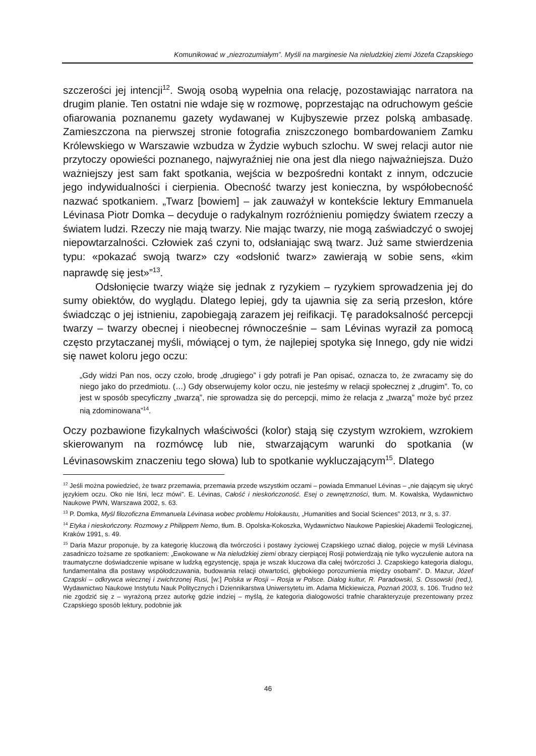Komunikować w „niezrozumiałym”. Myśli na marginesie Na nieludzkiej ziemi Józefa Czapskiego
szczerości jej intencji<sup>12</sup>. Swoją osobą wypełnia ona relację, pozostawiając narratora na drugim planie. Ten ostatni nie wdaje się w rozmowę, poprzestając na odruchowym geście ofiarowania poznanemu gazety wydawanej w Kujbyszewie przez polską ambasadę. Zamieszczona na pierwszej stronie fotografia zniszczonego bombardowaniem Zamku Królewskiego w Warszawie wzbudza w Żydzie wybuch szlochu. W swej relacji autor nie przytoczy opowieści poznanego, najwyraźniej nie ona jest dla niego najważniejsza. Dużo ważniejszy jest sam fakt spotkania, wejścia w bezpośredni kontakt z innym, odczucie jego indywidualności i cierpienia. Obecność twarzy jest konieczna, by współobecność nazwać spotkaniem. „Twarz [bowiem] – jak zauważył w kontekście lektury Emmanuela Lévinasa Piotr Domka – decyduje o radykalnym rozróżnieniu pomiędzy światem rzeczy a światem ludzi. Rzeczy nie mają twarzy. Nie mając twarzy, nie mogą zaświadczyć o swojej niepowtarzalności. Człowiek zaś czyni to, odsłaniając swą twarz. Już same stwierdzenia typu: «pokazać swoją twarz» czy «odsłonić twarz» zawierają w sobie sens, «kim naprawdę się jest»”<sup>13</sup>.
Odsłonięcie twarzy wiąże się jednak z ryzykiem – ryzykiem sprowadzenia jej do sumy obiektów, do wyglądu. Dlatego lepiej, gdy ta ujawnia się za serią przesłon, które świadcząc o jej istnieniu, zapobiegają zarazem jej reifikacji. Tę paradoksalność percepcji twarzy – twarzy obecnej i nieobecnej równocześnie – sam Lévinas wyraził za pomocą często przytaczanej myśli, mówiącej o tym, że najlepiej spotyka się Innego, gdy nie widzi się nawet koloru jego oczu:
„Gdy widzi Pan nos, oczy czoło, brodę „drugiego” i gdy potrafi je Pan opisać, oznacza to, że zwracamy się do niego jako do przedmiotu. (…) Gdy obserwujemy kolor oczu, nie jesteśmy w relacji społecznej z „drugim”. To, co jest w sposób specyficzny „twarzą”, nie sprowadza się do percepcji, mimo że relacja z „twarzą” może być przez nią zdominowana”<sup>14</sup>.
Oczy pozbawione fizykalnych właściwości (kolor) stają się czystym wzrokiem, wzrokiem skierowanym na rozmówcę lub nie, stwarzającym warunki do spotkania (w Lévinasowskim znaczeniu tego słowa) lub to spotkanie wykluczającym<sup>15</sup>. Dlatego
<sup>12</sup> Jeśli można powiedzieć, że twarz przemawia, przemawia przede wszystkim oczami – powiada Emmanuel Lévinas – „nie dającym się ukryć językiem oczu. Oko nie lśni, lecz mówi”. E. Lévinas, Całość i nieskończoność. Esej o zewnętrzności, tłum. M. Kowalska, Wydawnictwo Naukowe PWN, Warszawa 2002, s. 63.
<sup>13</sup> P. Domka, Myśl filozoficzna Emmanuela Lévinasa wobec problemu Holokaustu, „Humanities and Social Sciences” 2013, nr 3, s. 37.
<sup>14</sup> Etyka i nieskończony. Rozmowy z Philippem Nemo, tłum. B. Opolska-Kokoszka, Wydawnictwo Naukowe Papieskiej Akademii Teologicznej, Kraków 1991, s. 49.
<sup>15</sup> Daria Mazur proponuje, by za kategorię kluczową dla twórczości i postawy życiowej Czapskiego uznać dialog, pojęcie w myśli Lévinasa zasadniczo tożsame ze spotkaniem: „Ewokowane w Na nieludzkiej ziemi obrazy cierpiącej Rosji potwierdzają nie tylko wyczulenie autora na traumatyczne doświadczenie wpisane w ludzką egzystencję, spaja je wszak kluczowa dla całej twórczości J. Czapskiego kategoria dialogu, fundamentalna dla postawy współodczuwania, budowania relacji otwartości, głębokiego porozumienia między osobami”. D. Mazur, Józef Czapski – odkrywca wiecznej i zwichrzonej Rusi, [w:] Polska w Rosji – Rosja w Polsce. Dialog kultur, R. Paradowski, S. Ossowski (red.), Wydawnictwo Naukowe Instytutu Nauk Politycznych i Dziennikarstwa Uniwersytetu im. Adama Mickiewicza, Poznań 2003, s. 106. Trudno też nie zgodzić się z – wyrażoną przez autorkę gdzie indziej – myślą, że kategoria dialogowości trafnie charakteryzuje prezentowany przez Czapskiego sposób lektury, podobnie jak
46